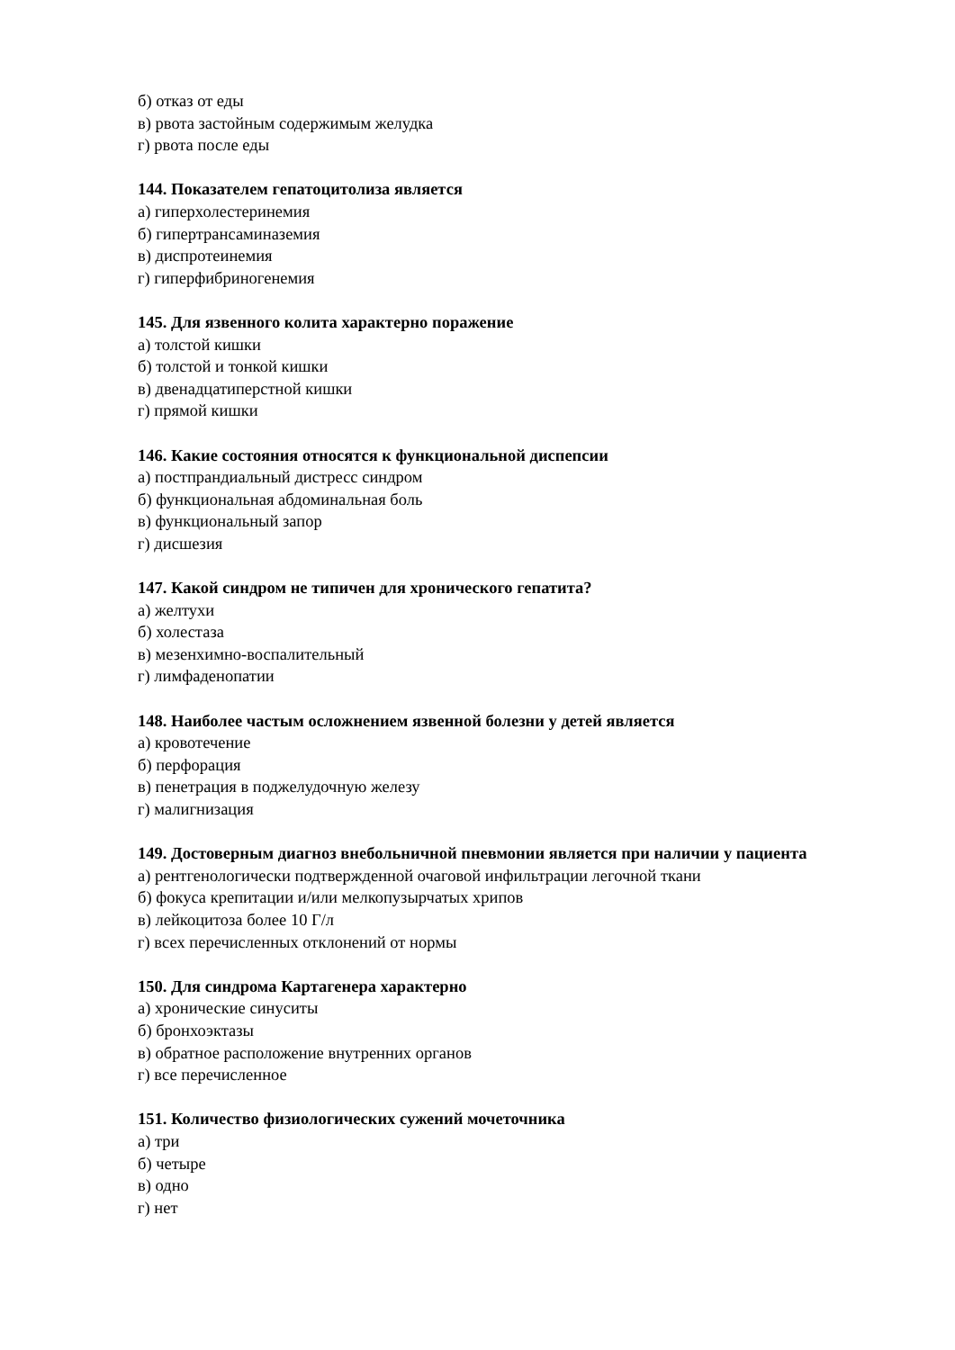б) отказ от еды
в) рвота застойным содержимым желудка
г) рвота после еды
144. Показателем гепатоцитолиза является
а) гиперхолестеринемия
б) гипертрансаминаземия
в) диспротеинемия
г) гиперфибриногенемия
145. Для язвенного колита характерно поражение
а) толстой кишки
б) толстой и тонкой кишки
в) двенадцатиперстной кишки
г) прямой кишки
146. Какие состояния относятся к функциональной диспепсии
а) постпрандиальный дистресс синдром
б) функциональная абдоминальная боль
в) функциональный запор
г) дисшезия
147. Какой синдром не типичен для хронического гепатита?
а) желтухи
б) холестаза
в) мезенхимно-воспалительный
г) лимфаденопатии
148. Наиболее частым осложнением язвенной болезни у детей является
а) кровотечение
б) перфорация
в) пенетрация в поджелудочную железу
г) малигнизация
149. Достоверным диагноз внебольничной пневмонии является при наличии у пациента
а) рентгенологически подтвержденной очаговой инфильтрации легочной ткани
б) фокуса крепитации и/или мелкопузырчатых хрипов
в) лейкоцитоза более 10 Г/л
г) всех перечисленных отклонений от нормы
150. Для синдрома Картагенера характерно
а) хронические синуситы
б) бронхоэктазы
в) обратное расположение внутренних органов
г) все перечисленное
151. Количество физиологических сужений мочеточника
а) три
б) четыре
в) одно
г) нет